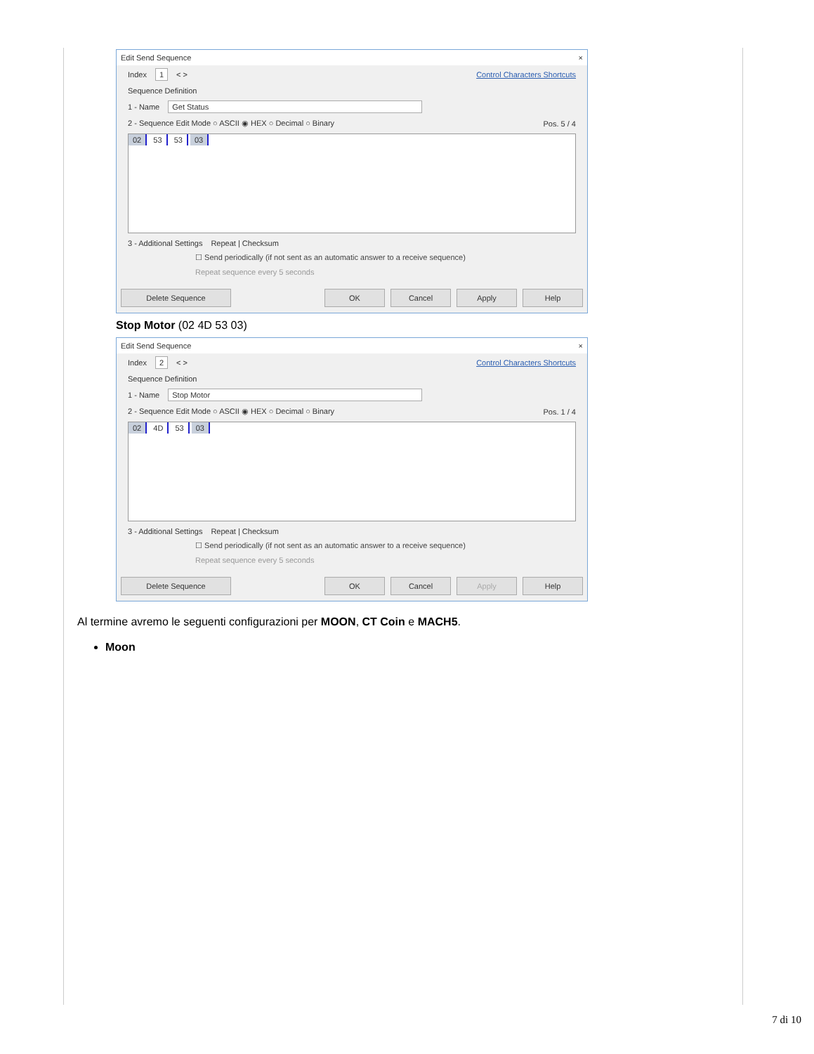Edit Send Sequence ×
Index 1 < > Control Characters Shortcuts
Sequence Definition
1 - Name Get Status
2 - Sequence Edit Mode ○ ASCII ◉ HEX ○ Decimal ○ Binary Pos. 5 / 4
02 53 53 03
3 - Additional Settings Repeat | Checksum
☐ Send periodically (if not sent as an automatic answer to a receive sequence)
Repeat sequence every 5 seconds
Delete Sequence OK Cancel Apply Help
Stop Motor (02 4D 53 03)
Edit Send Sequence ×
Index 2 < > Control Characters Shortcuts
Sequence Definition
1 - Name Stop Motor
2 - Sequence Edit Mode ○ ASCII ◉ HEX ○ Decimal ○ Binary Pos. 1 / 4
02 4D 53 03
3 - Additional Settings Repeat | Checksum
☐ Send periodically (if not sent as an automatic answer to a receive sequence)
Repeat sequence every 5 seconds
Delete Sequence OK Cancel Apply Help
Al termine avremo le seguenti configurazioni per MOON, CT Coin e MACH5.
Moon
7 di 10